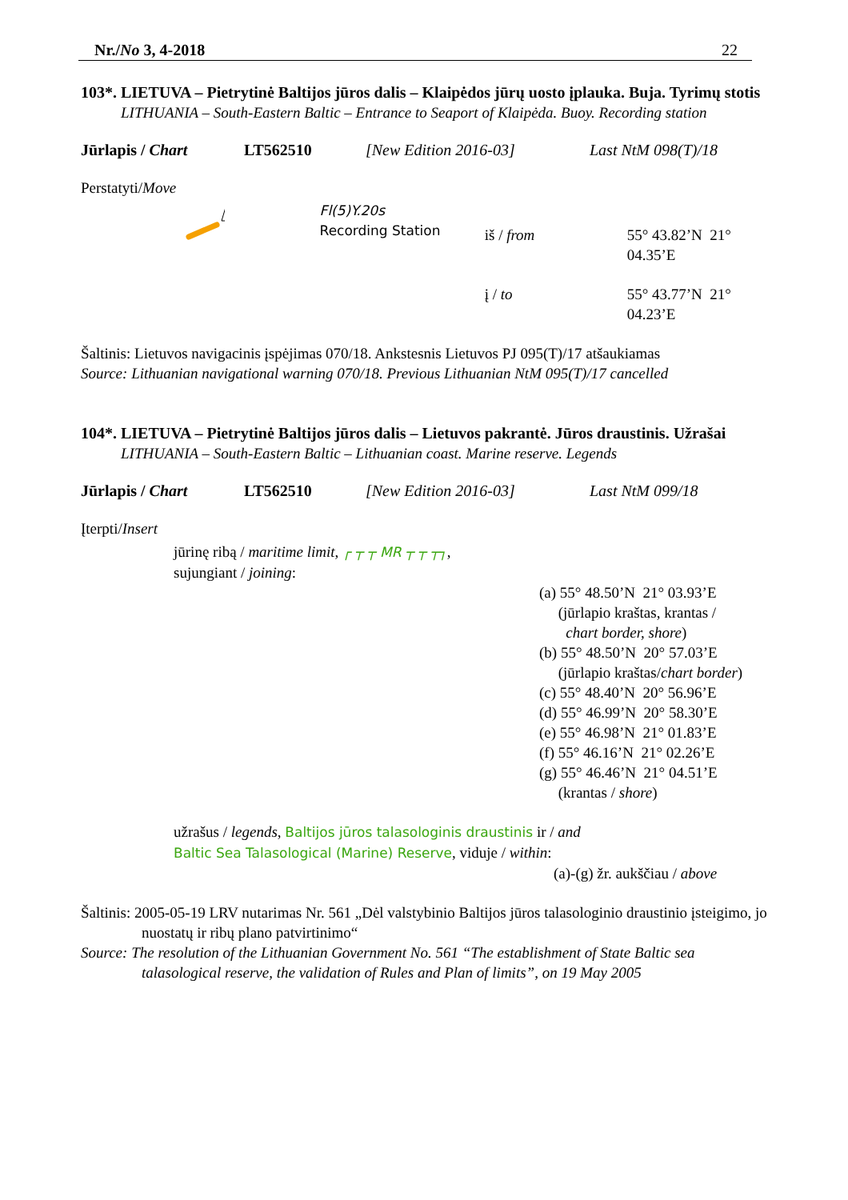Nr./No 3, 4-2018 22
103*. LIETUVA – Pietrytinė Baltijos jūros dalis – Klaipėdos jūrų uosto įplauka. Buja. Tyrimų stotis
LITHUANIA – South-Eastern Baltic – Entrance to Seaport of Klaipėda. Buoy. Recording station
Jūrlapis / Chart LT562510 [New Edition 2016-03] Last NtM 098(T)/18
Perstatyti/Move
Fl(5)Y.20s
Recording Station
iš / from 55° 43.82’N 21° 04.35’E
į / to 55° 43.77’N 21° 04.23’E
Šaltinis: Lietuvos navigacinis įspėjimas 070/18. Ankstesnis Lietuvos PJ 095(T)/17 atšaukiamas
Source: Lithuanian navigational warning 070/18. Previous Lithuanian NtM 095(T)/17 cancelled
104*. LIETUVA – Pietrytinė Baltijos jūros dalis – Lietuvos pakrantė. Jūros draustinis. Užrašai
LITHUANIA – South-Eastern Baltic – Lithuanian coast. Marine reserve. Legends
Jūrlapis / Chart LT562510 [New Edition 2016-03] Last NtM 099/18
Įterpti/Insert
jūrinę ribą / maritime limit, ┌ ┬ ┬ MR ┬ ┬ ┬┐,
sujungiant / joining:
(a) 55° 48.50’N 21° 03.93’E
(jūrlapio kraštas, krantas /
chart border, shore)
(b) 55° 48.50’N 20° 57.03’E
(jūrlapio kraštas/chart border)
(c) 55° 48.40’N 20° 56.96’E
(d) 55° 46.99’N 20° 58.30’E
(e) 55° 46.98’N 21° 01.83’E
(f) 55° 46.16’N 21° 02.26’E
(g) 55° 46.46’N 21° 04.51’E
(krantas / shore)
užrašus / legends, Baltijos jūros talasologinis draustinis ir / and
Baltic Sea Talasological (Marine) Reserve, viduje / within:
(a)-(g) žr. aukščiau / above
Šaltinis: 2005-05-19 LRV nutarimas Nr. 561 „Dėl valstybinio Baltijos jūros talasologinio draustinio įsteigimo, jo nuostatų ir ribų plano patvirtinimo“
Source: The resolution of the Lithuanian Government No. 561 “The establishment of State Baltic sea talasological reserve, the validation of Rules and Plan of limits”, on 19 May 2005